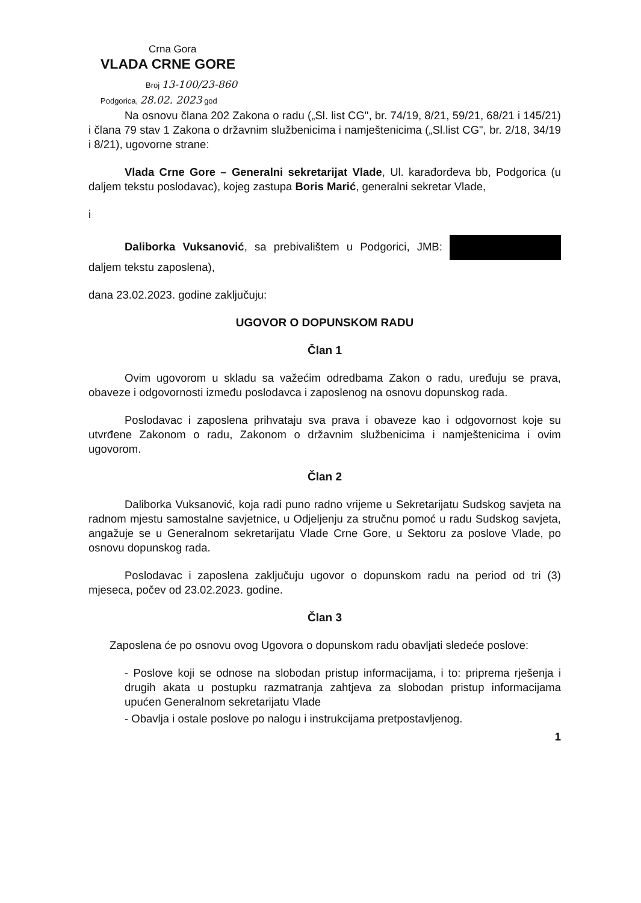Crna Gora
VLADA CRNE GORE
Broj 13-100/23-860
Podgorica, 28.02. 2023 god
Na osnovu člana 202 Zakona o radu („Sl. list CG", br. 74/19, 8/21, 59/21, 68/21 i 145/21) i člana 79 stav 1 Zakona o državnim službenicima i namještenicima („Sl.list CG", br. 2/18, 34/19 i 8/21), ugovorne strane:
Vlada Crne Gore – Generalni sekretarijat Vlade, Ul. karađorđeva bb, Podgorica (u daljem tekstu poslodavac), kojeg zastupa Boris Marić, generalni sekretar Vlade,
i
Daliborka Vuksanović, sa prebivalištem u Podgorici, JMB: daljem tekstu zaposlena),
dana 23.02.2023. godine zaključuju:
UGOVOR O DOPUNSKOM RADU
Član 1
Ovim ugovorom u skladu sa važećim odredbama Zakon o radu, uređuju se prava, obaveze i odgovornosti između poslodavca i zaposlenog na osnovu dopunskog rada.
Poslodavac i zaposlena prihvataju sva prava i obaveze kao i odgovornost koje su utvrđene Zakonom o radu, Zakonom o državnim službenicima i namještenicima i ovim ugovorom.
Član 2
Daliborka Vuksanović, koja radi puno radno vrijeme u Sekretarijatu Sudskog savjeta na radnom mjestu samostalne savjetnice, u Odjeljenju za stručnu pomoć u radu Sudskog savjeta, angažuje se u Generalnom sekretarijatu Vlade Crne Gore, u Sektoru za poslove Vlade, po osnovu dopunskog rada.
Poslodavac i zaposlena zaključuju ugovor o dopunskom radu na period od tri (3) mjeseca, počev od 23.02.2023. godine.
Član 3
Zaposlena će po osnovu ovog Ugovora o dopunskom radu obavljati sledeće poslove:
- Poslove koji se odnose na slobodan pristup informacijama, i to: priprema rješenja i drugih akata u postupku razmatranja zahtjeva za slobodan pristup informacijama upućen Generalnom sekretarijatu Vlade
- Obavlja i ostale poslove po nalogu i instrukcijama pretpostavljenog.
1